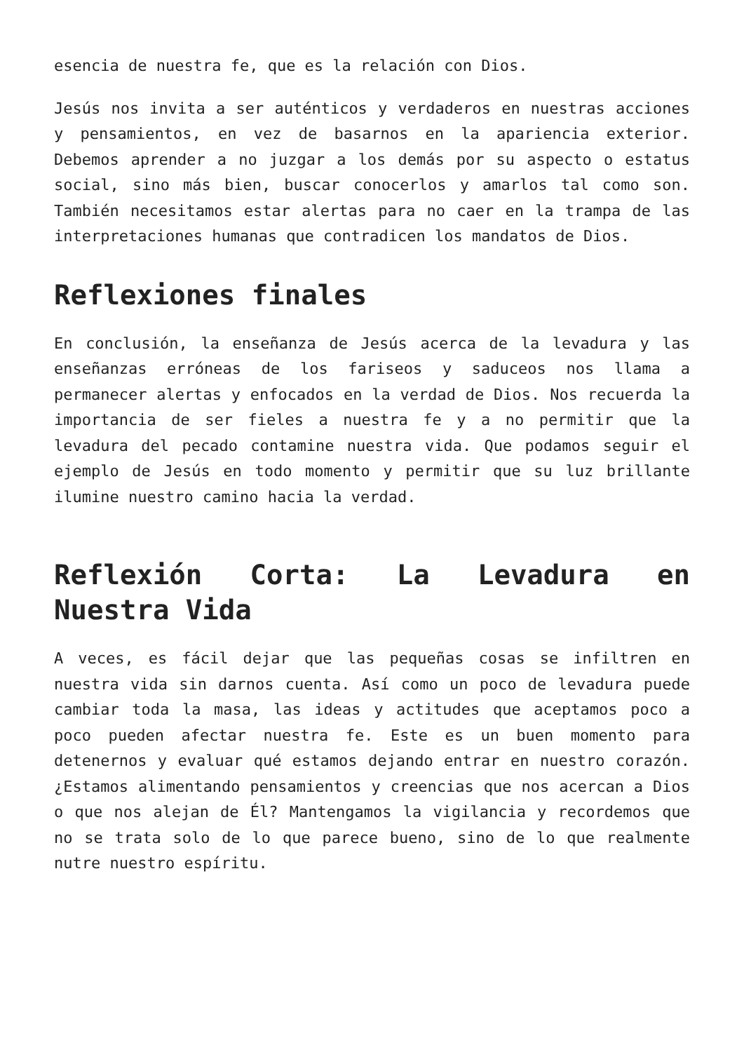esencia de nuestra fe, que es la relación con Dios.
Jesús nos invita a ser auténticos y verdaderos en nuestras acciones y pensamientos, en vez de basarnos en la apariencia exterior. Debemos aprender a no juzgar a los demás por su aspecto o estatus social, sino más bien, buscar conocerlos y amarlos tal como son. También necesitamos estar alertas para no caer en la trampa de las interpretaciones humanas que contradicen los mandatos de Dios.
Reflexiones finales
En conclusión, la enseñanza de Jesús acerca de la levadura y las enseñanzas erróneas de los fariseos y saduceos nos llama a permanecer alertas y enfocados en la verdad de Dios. Nos recuerda la importancia de ser fieles a nuestra fe y a no permitir que la levadura del pecado contamine nuestra vida. Que podamos seguir el ejemplo de Jesús en todo momento y permitir que su luz brillante ilumine nuestro camino hacia la verdad.
Reflexión Corta: La Levadura en Nuestra Vida
A veces, es fácil dejar que las pequeñas cosas se infiltren en nuestra vida sin darnos cuenta. Así como un poco de levadura puede cambiar toda la masa, las ideas y actitudes que aceptamos poco a poco pueden afectar nuestra fe. Este es un buen momento para detenernos y evaluar qué estamos dejando entrar en nuestro corazón. ¿Estamos alimentando pensamientos y creencias que nos acercan a Dios o que nos alejan de Él? Mantengamos la vigilancia y recordemos que no se trata solo de lo que parece bueno, sino de lo que realmente nutre nuestro espíritu.